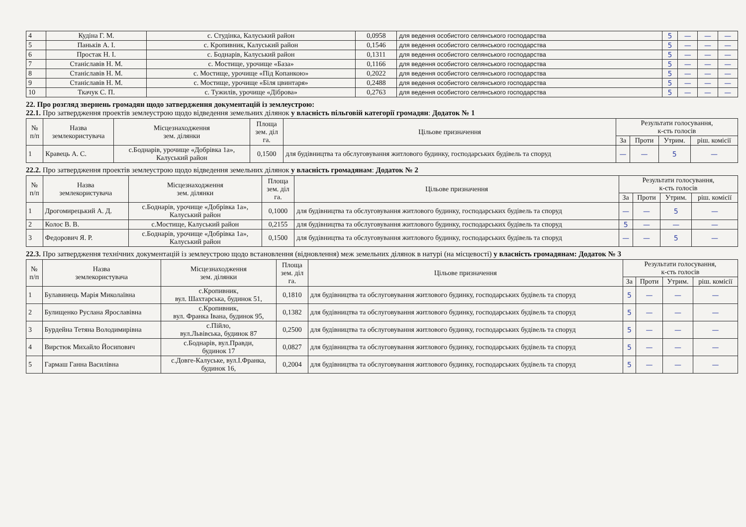| 4 | Кудіна Г. М. | с. Студінка, Калуський район | 0,0958 | для ведення особистого селянського господарства | 5 | — | — | — |
| 5 | Паньків А. І. | с. Кропивник, Калуський район | 0,1546 | для ведення особистого селянського господарства | 5 | — | — | — |
| 6 | Простак Н. І. | с. Боднарів, Калуський район | 0,1311 | для ведення особистого селянського господарства | 5 | — | — | — |
| 7 | Станіславів Н. М. | с. Мостище, урочище «База» | 0,1166 | для ведення особистого селянського господарства | 5 | — | — | — |
| 8 | Станіславів Н. М. | с. Мостище, урочище «Під Копанкою» | 0,2022 | для ведення особистого селянського господарства | 5 | — | — | — |
| 9 | Станіславів Н. М. | с. Мостище, урочище «Біля цвинтаря» | 0,2488 | для ведення особистого селянського господарства | 5 | — | — | — |
| 10 | Ткачук С. П. | с. Тужилів, урочище «Діброва» | 0,2763 | для ведення особистого селянського господарства | 5 | — | — | — |
22. Про розгляд звернень громадян щодо затвердження документацій із землеустрою:
22.1. Про затвердження проектів землеустрою щодо відведення земельних ділянок у власність пільговій категорії громадян: Додаток № 1
| № п/п | Назва землекористувача | Місцезнаходження зем. ділянки | Площа зем. діл га. | Цільове призначення | Результати голосування, к-сть голосів | | | |
| --- | --- | --- | --- | --- | --- | --- | --- | --- |
| | | | | | За | Проти | Утрим. | ріш. комісії |
| 1 | Кравець А. С. | с.Боднарів, урочище «Добрівка 1а», Калуський район | 0,1500 | для будівництва та обслуговування житлового будинку, господарських будівель та споруд | — | — | 5 | — |
22.2. Про затвердження проектів землеустрою щодо відведення земельних ділянок у власність громадянам: Додаток № 2
| № п/п | Назва землекористувача | Місцезнаходження зем. ділянки | Площа зем. діл га. | Цільове призначення | Результати голосування, к-сть голосів | | | |
| --- | --- | --- | --- | --- | --- | --- | --- | --- |
| | | | | | За | Проти | Утрим. | ріш. комісії |
| 1 | Дрогомирецький А. Д. | с.Боднарів, урочище «Добрівка 1а», Калуський район | 0,1000 | для будівництва та обслуговування житлового будинку, господарських будівель та споруд | — | — | 5 | — |
| 2 | Колос В. В. | с.Мостище, Калуський район | 0,2155 | для будівництва та обслуговування житлового будинку, господарських будівель та споруд | 5 | — | — | — |
| 3 | Федорович Я. Р. | с.Боднарів, урочище «Добрівка 1а», Калуський район | 0,1500 | для будівництва та обслуговування житлового будинку, господарських будівель та споруд | — | — | 5 | — |
22.3. Про затвердження технічних документацій із землеустрою щодо встановлення (відновлення) меж земельних ділянок в натурі (на місцевості) у власність громадянам: Додаток № 3
| № п/п | Назва землекористувача | Місцезнаходження зем. ділянки | Площа зем. діл га. | Цільове призначення | Результати голосування, к-сть голосів | | | |
| --- | --- | --- | --- | --- | --- | --- | --- | --- |
| | | | | | За | Проти | Утрим. | ріш. комісії |
| 1 | Булавинець Марія Миколаївна | с.Кропивник, вул. Шахтарська, будинок 51, | 0,1810 | для будівництва та обслуговування житлового будинку, господарських будівель та споруд | 5 | — | — | — |
| 2 | Булищенко Руслана Ярославівна | с.Кропивник, вул. Франка Івана, будинок 95, | 0,1382 | для будівництва та обслуговування житлового будинку, господарських будівель та споруд | 5 | — | — | — |
| 3 | Бурдейна Тетяна Володимирівна | с.Пійло, вул.Львівська, будинок 87 | 0,2500 | для будівництва та обслуговування житлового будинку, господарських будівель та споруд | 5 | — | — | — |
| 4 | Вирстюк Михайло Йосипович | с.Боднарів, вул.Правди, будинок 17 | 0,0827 | для будівництва та обслуговування житлового будинку, господарських будівель та споруд | 5 | — | — | — |
| 5 | Гармаш Ганна Василівна | с.Довге-Калуське, вул.І.Франка, будинок 16, | 0,2004 | для будівництва та обслуговування житлового будинку, господарських будівель та споруд | 5 | — | — | — |